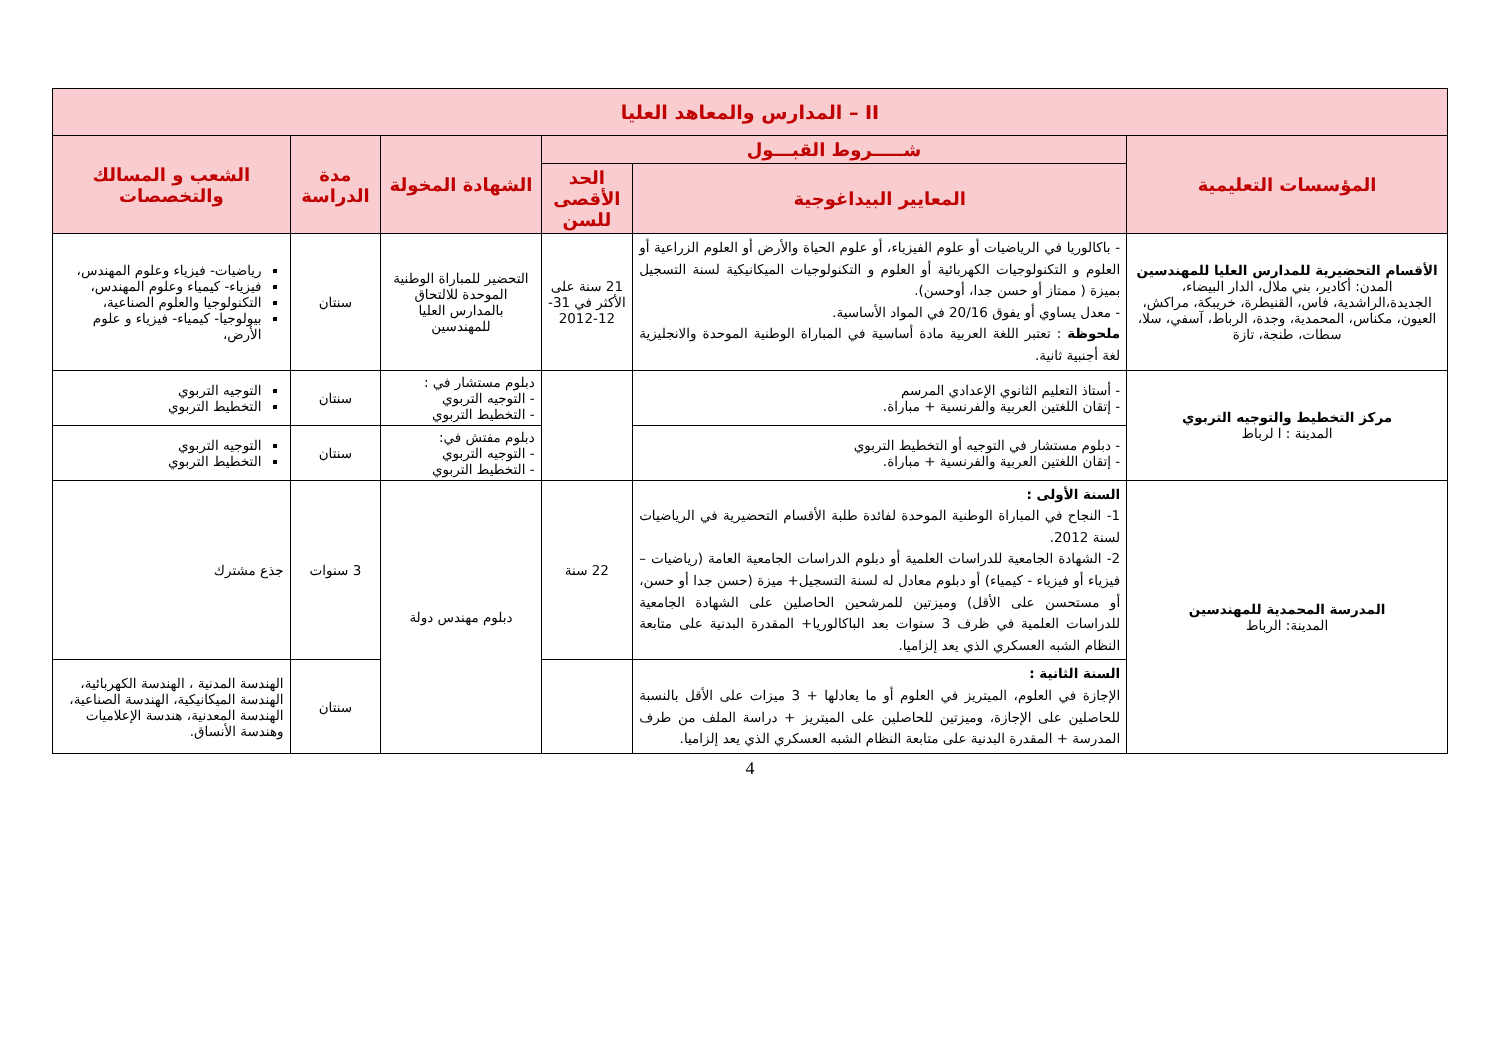| II – المدارس والمعاهد العليا | | | | | |
| --- | --- | --- | --- | --- | --- |
| المؤسسات التعليمية | شـــــروط القبـــول | | الشهادة المخولة | مدة الدراسة | الشعب و المسالك والتخصصات |
| | المعايير البيداغوجية | الحد الأقصى للسن | | | |
| الأقسام التحضيرية للمدارس العليا للمهندسين المدن: أكادير، بني ملال، الدار البيضاء، الجديدة،الراشدية، فاس، القنيطرة، خريبكة، مراكش، العيون، مكناس، المحمدية، وجدة، الرباط، آسفي، سلا، سطات، طنجة، تازة | - باكالوريا في الرياضيات أو علوم الفيزياء، أو علوم الحياة والأرض أو العلوم الزراعية أو العلوم و التكنولوجيات الكهربائية أو العلوم و التكنولوجيات الميكانيكية لسنة التسجيل بميزة ( ممتاز أو حسن جدا، أوحسن). - معدل يساوي أو يفوق 20/16 في المواد الأساسية. ملحوظة : تعتبر اللغة العربية مادة أساسية في المباراة الوطنية الموحدة والانجليزية لغة أجنبية ثانية. | 21 سنة على الأكثر في 31-12-2012 | التحضير للمباراة الوطنية الموحدة للالتحاق بالمدارس العليا للمهندسين | سنتان | رياضيات- فيزياء وعلوم المهندس، فيزياء- كيمياء وعلوم المهندس، التكنولوجيا والعلوم الصناعية، بيولوجيا- كيمياء- فيزياء و علوم الأرض، |
| مركز التخطيط والتوجيه التربوي المدينة : ا لرباط | - أستاذ التعليم الثانوي الإعدادي المرسم - إتقان اللغتين العربية والفرنسية + مباراة. | | دبلوم مستشار في : - التوجيه التربوي - التخطيط التربوي | سنتان | التوجيه التربوي التخطيط التربوي |
| | - دبلوم مستشار في التوجيه أو التخطيط التربوي - إتقان اللغتين العربية والفرنسية + مباراة. | | دبلوم مفتش في: - التوجيه التربوي - التخطيط التربوي | سنتان | التوجيه التربوي التخطيط التربوي |
| المدرسة المحمدية للمهندسين المدينة: الرباط | السنة الأولى : 1- النجاح في المباراة الوطنية الموحدة لفائدة طلبة الأقسام التحضيرية في الرياضيات لسنة 2012. 2- الشهادة الجامعية للدراسات العلمية أو دبلوم الدراسات الجامعية العامة (رياضيات – فيزياء أو فيزياء - كيمياء) أو دبلوم معادل له لسنة التسجيل+ ميزة (حسن جدا أو حسن، أو مستحسن على الأقل) وميزتين للمرشحين الحاصلين على الشهادة الجامعية للدراسات العلمية في ظرف 3 سنوات بعد الباكالوريا+ المقدرة البدنية على متابعة النظام الشبه العسكري الذي يعد إلزاميا. | 22 سنة | دبلوم مهندس دولة | 3 سنوات | جذع مشترك |
| | السنة الثانية : الإجازة في العلوم، الميتريز في العلوم أو ما يعادلها + 3 ميزات على الأقل بالنسبة للحاصلين على الإجازة، وميزتين للحاصلين على الميتريز + دراسة الملف من طرف المدرسة + المقدرة البدنية على متابعة النظام الشبه العسكري الذي يعد إلزاميا. | | | سنتان | الهندسة المدنية ، الهندسة الكهربائية، الهندسة الميكانيكية، الهندسة الصناعية، الهندسة المعدنية، هندسة الإعلاميات وهندسة الأنساق. |
4